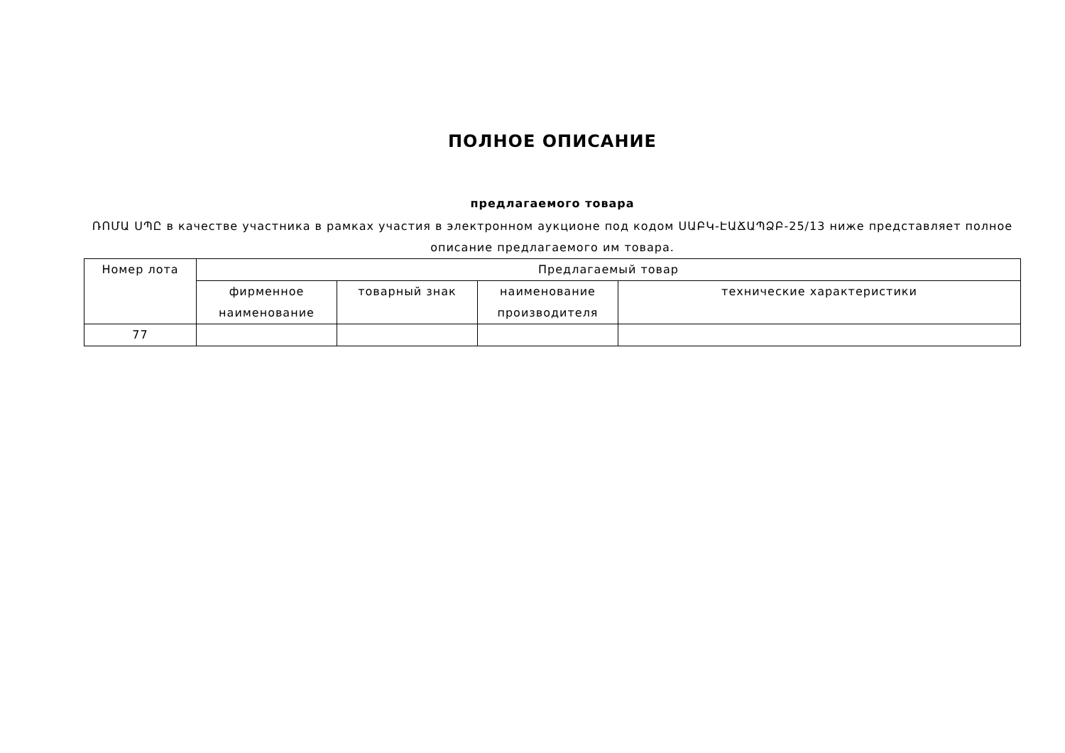ПОЛНОЕ ОПИСАНИЕ
предлагаемого товара
ՌՈՄԱ ՍՊԸ в качестве участника в рамках участия в электронном аукционе под кодом ՍԱԲԿ-ԷԱՃԱՊՁԲ-25/13 ниже представляет полное описание предлагаемого им товара.
| Номер лота | Предлагаемый товар | | | |
| --- | --- | --- | --- | --- |
| | фирменное наименование | товарный знак | наименование производителя | технические характеристики |
| 77 | | | | |